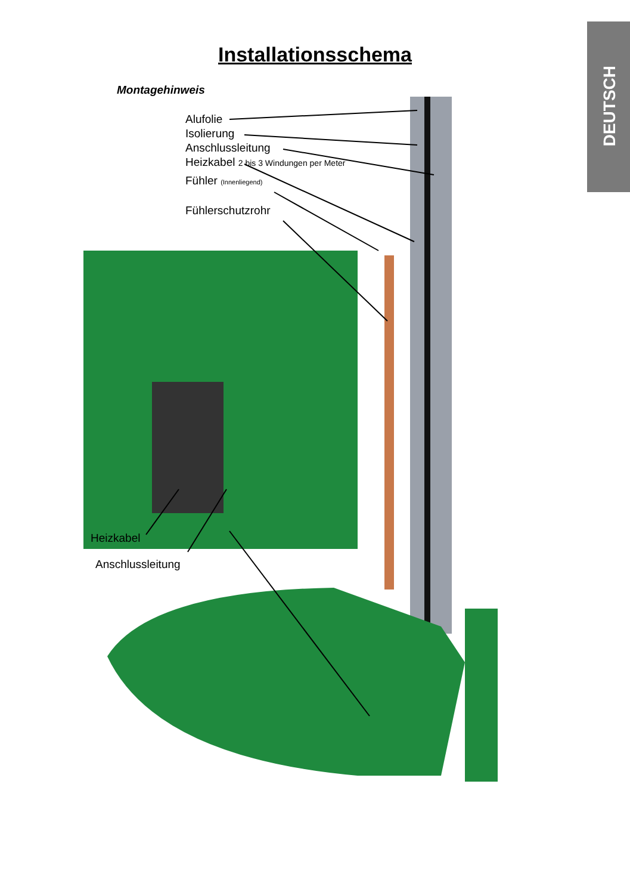DEUTSCH
Installationsschema
Montagehinweis
Alufolie
Isolierung
Anschlussleitung
Heizkabel 2 bis 3 Windungen per Meter
Fühler (Innenliegend)
Fühlerschutzrohr
Heizkabel
Anschlussleitung